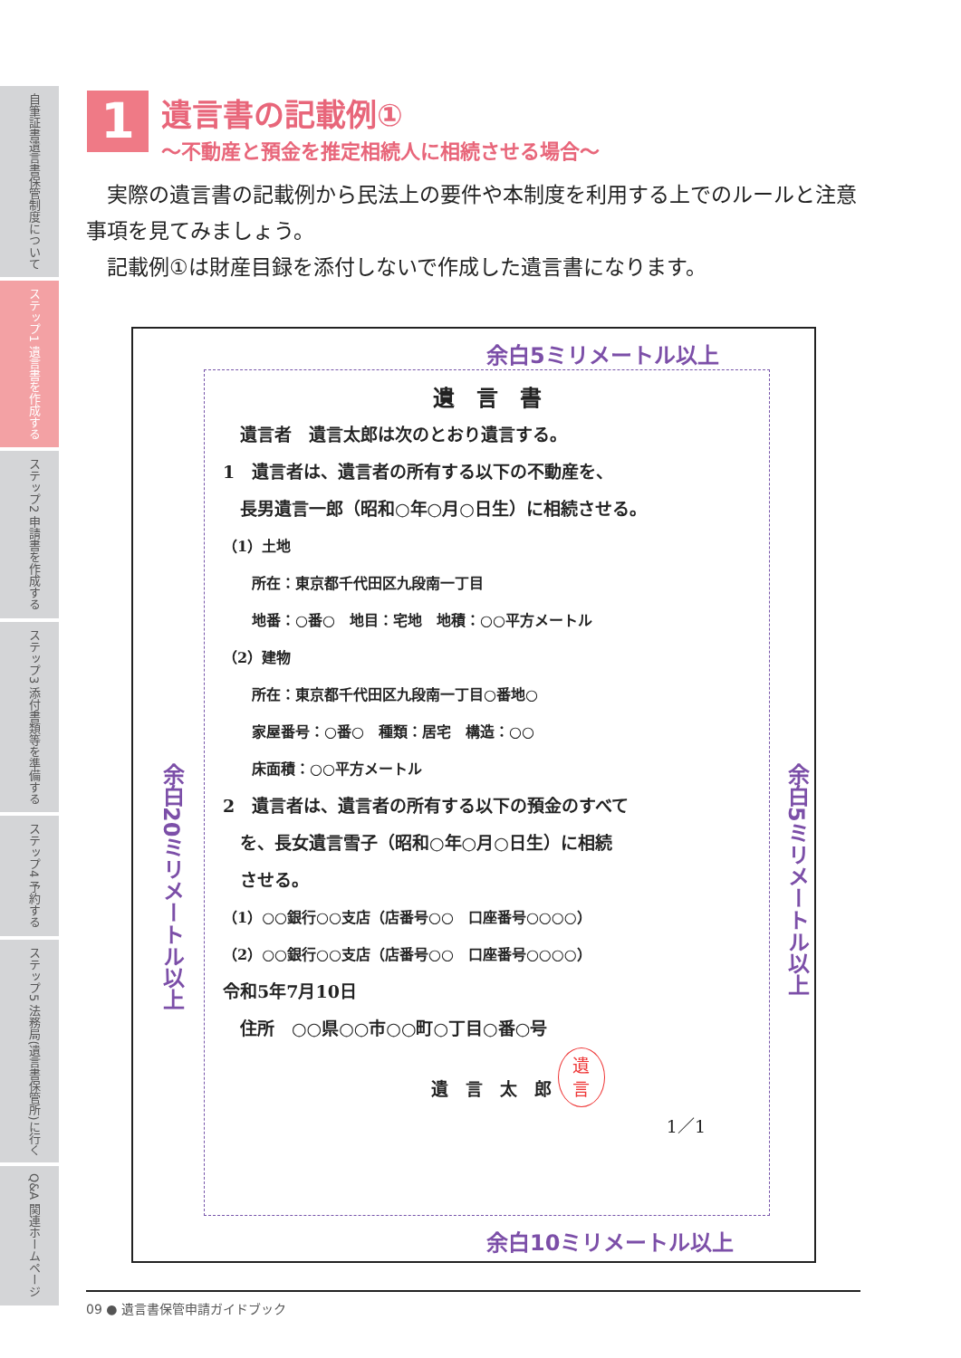自筆証書遺言書保管制度について
ステップ1 遺言書を作成する
ステップ2 申請書を作成する
ステップ3 添付書類等を準備する
ステップ4 予約する
ステップ5 法務局(遺言書保管所)に行く
Q&A 関連ホームページ
1
遺言書の記載例①
～不動産と預金を推定相続人に相続させる場合～
　実際の遺言書の記載例から民法上の要件や本制度を利用する上でのルールと注意事項を見てみましょう。
　記載例①は財産目録を添付しないで作成した遺言書になります。
余白5ミリメートル以上
余白20ミリメートル以上
余白5ミリメートル以上
余白10ミリメートル以上
遺　言　書
　遺言者　遺言太郎は次のとおり遺言する。
1　遺言者は、遺言者の所有する以下の不動産を、
　長男遺言一郎（昭和○年○月○日生）に相続させる。
（1）土地
　　所在：東京都千代田区九段南一丁目
　　地番：○番○　地目：宅地　地積：○○平方メートル
（2）建物
　　所在：東京都千代田区九段南一丁目○番地○
　　家屋番号：○番○　種類：居宅　構造：○○
　　床面積：○○平方メートル
2　遺言者は、遺言者の所有する以下の預金のすべて
　を、長女遺言雪子（昭和○年○月○日生）に相続
　させる。
（1）○○銀行○○支店（店番号○○　口座番号○○○○）
（2）○○銀行○○支店（店番号○○　口座番号○○○○）
令和5年7月10日
　住所　○○県○○市○○町○丁目○番○号
遺　言　太　郎 遺
言
1／1
09 ● 遺言書保管申請ガイドブック